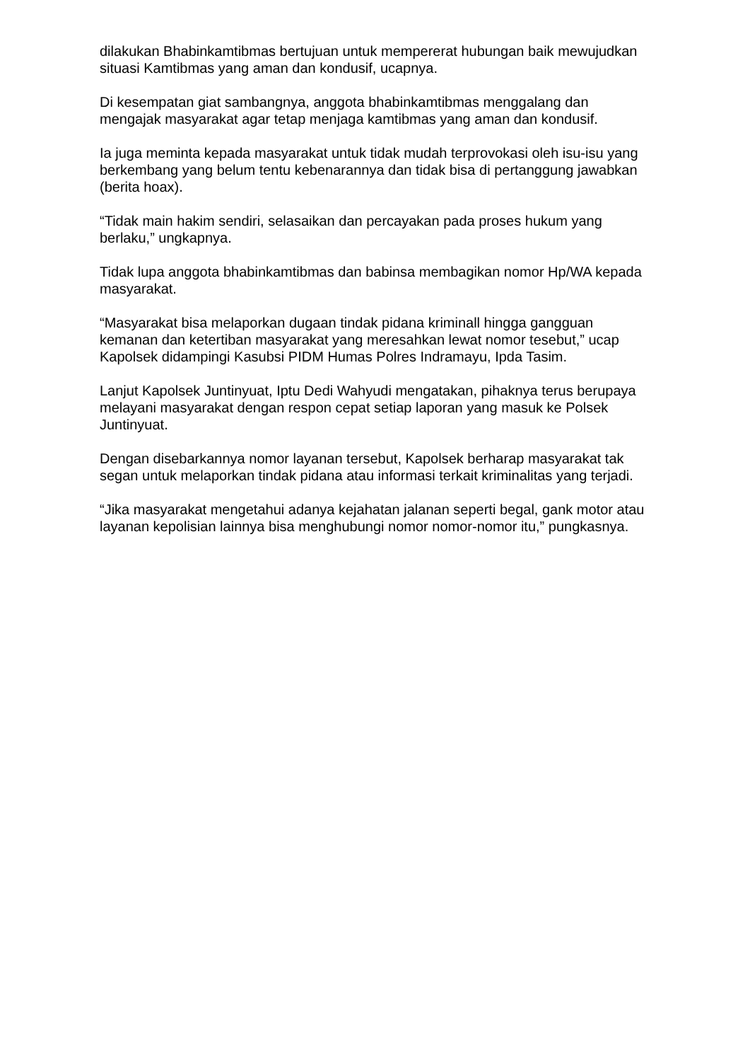dilakukan Bhabinkamtibmas bertujuan untuk mempererat hubungan baik mewujudkan situasi Kamtibmas yang aman dan kondusif, ucapnya.
Di kesempatan giat sambangnya, anggota bhabinkamtibmas menggalang dan mengajak masyarakat agar tetap menjaga kamtibmas yang aman dan kondusif.
Ia juga meminta kepada masyarakat untuk tidak mudah terprovokasi oleh isu-isu yang berkembang yang belum tentu kebenarannya dan tidak bisa di pertanggung jawabkan (berita hoax).
“Tidak main hakim sendiri, selasaikan dan percayakan pada proses hukum yang berlaku,” ungkapnya.
Tidak lupa anggota bhabinkamtibmas dan babinsa membagikan nomor Hp/WA kepada masyarakat.
“Masyarakat bisa melaporkan dugaan tindak pidana kriminall hingga gangguan kemanan dan ketertiban masyarakat yang meresahkan lewat nomor tesebut,” ucap Kapolsek didampingi Kasubsi PIDM Humas Polres Indramayu, Ipda Tasim.
Lanjut Kapolsek Juntinyuat, Iptu Dedi Wahyudi mengatakan, pihaknya terus berupaya melayani masyarakat dengan respon cepat setiap laporan yang masuk ke Polsek Juntinyuat.
Dengan disebarkannya nomor layanan tersebut, Kapolsek berharap masyarakat tak segan untuk melaporkan tindak pidana atau informasi terkait kriminalitas yang terjadi.
“Jika masyarakat mengetahui adanya kejahatan jalanan seperti begal, gank motor atau layanan kepolisian lainnya bisa menghubungi nomor nomor-nomor itu,” pungkasnya.